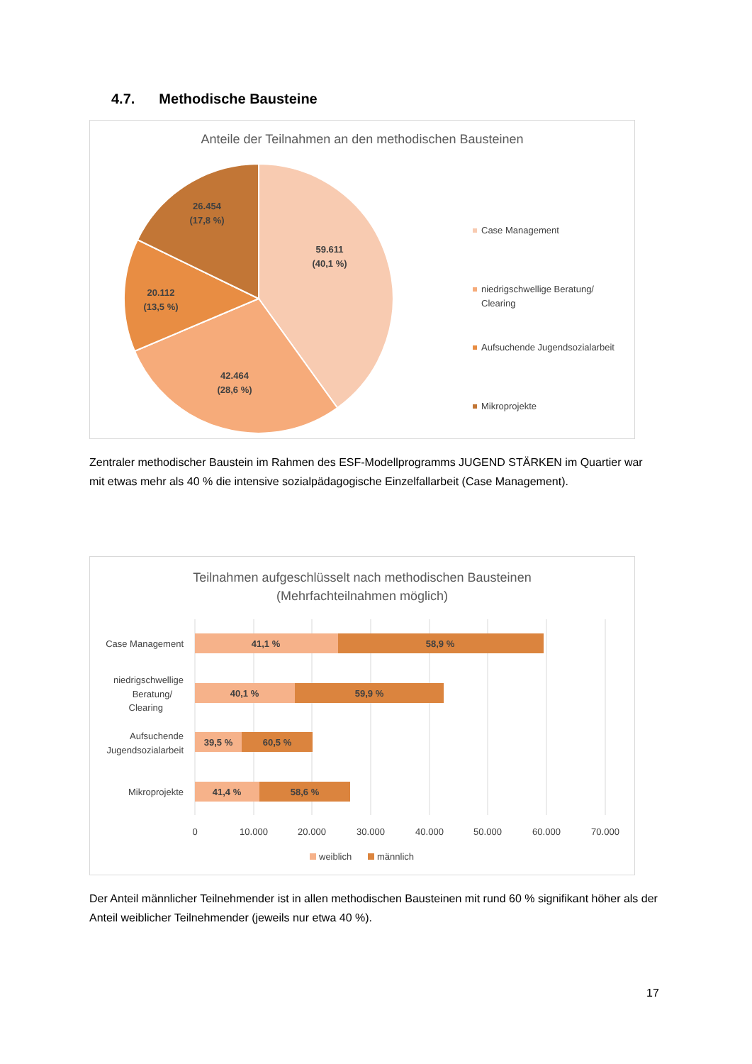4.7. Methodische Bausteine
Anteile der Teilnahmen an den methodischen Bausteinen
59.611
(40,1 %)
42.464
(28,6 %)
20.112
(13,5 %)
26.454
(17,8 %)
Case Management
niedrigschwellige Beratung/
Clearing
Aufsuchende Jugendsozialarbeit
Mikroprojekte
Zentraler methodischer Baustein im Rahmen des ESF-Modellprogramms JUGEND STÄRKEN im Quartier war mit etwas mehr als 40 % die intensive sozialpädagogische Einzelfallarbeit (Case Management).
Teilnahmen aufgeschlüsselt nach methodischen Bausteinen
(Mehrfachteilnahmen möglich)
41,1 %
58,9 %
40,1 %
59,9 %
39,5 %
60,5 %
41,4 %
58,6 %
Case Management
niedrigschwellige
Beratung/
Clearing
Aufsuchende
Jugendsozialarbeit
Mikroprojekte
0
10.000
20.000
30.000
40.000
50.000
60.000
70.000
weiblich
männlich
Der Anteil männlicher Teilnehmender ist in allen methodischen Bausteinen mit rund 60 % signifikant höher als der Anteil weiblicher Teilnehmender (jeweils nur etwa 40 %).
17